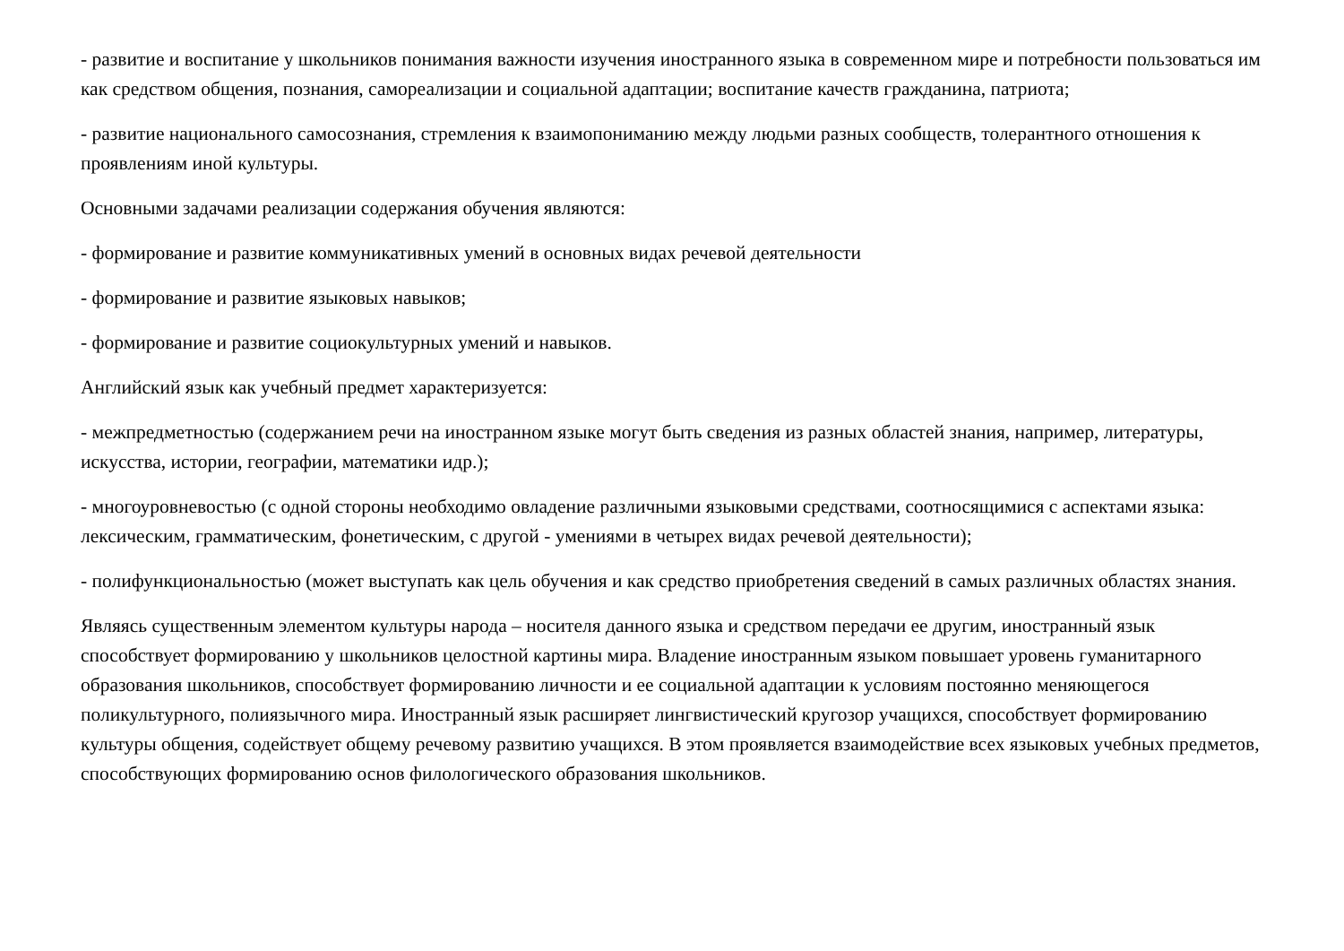- развитие и воспитание у школьников понимания важности изучения иностранного языка в современном мире и потребности пользоваться им как средством общения, познания, самореализации и социальной адаптации; воспитание качеств гражданина, патриота;
- развитие национального самосознания, стремления к взаимопониманию между людьми разных сообществ, толерантного отношения к проявлениям иной культуры.
Основными задачами реализации содержания обучения являются:
- формирование и развитие коммуникативных умений в основных видах речевой деятельности
- формирование и развитие языковых навыков;
- формирование и развитие социокультурных умений и навыков.
Английский язык как учебный предмет характеризуется:
- межпредметностью (содержанием речи на иностранном языке могут быть сведения из разных областей знания, например, литературы, искусства, истории, географии, математики идр.);
- многоуровневостью (с одной стороны необходимо овладение различными языковыми средствами, соотносящимися с аспектами языка: лексическим, грамматическим, фонетическим, с другой - умениями в четырех видах речевой деятельности);
- полифункциональностью (может выступать как цель обучения и как средство приобретения сведений в самых различных областях знания.
Являясь существенным элементом культуры народа – носителя данного языка и средством передачи ее другим, иностранный язык способствует формированию у школьников целостной картины мира. Владение иностранным языком повышает уровень гуманитарного образования школьников, способствует формированию личности и ее социальной адаптации к условиям постоянно меняющегося поликультурного, полиязычного мира. Иностранный язык расширяет лингвистический кругозор учащихся, способствует формированию культуры общения, содействует общему речевому развитию учащихся. В этом проявляется взаимодействие всех языковых учебных предметов, способствующих формированию основ филологического образования школьников.